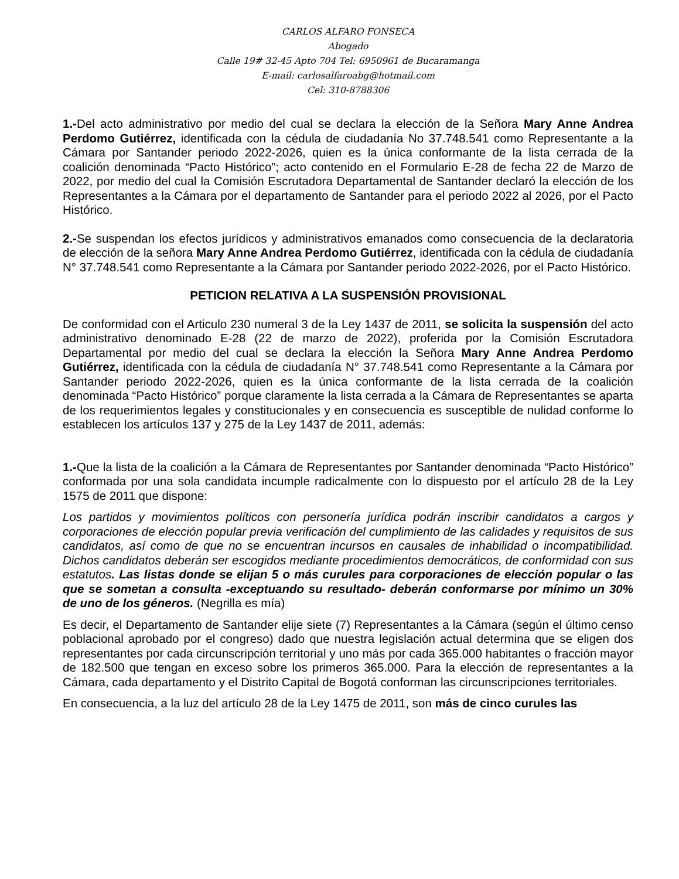CARLOS ALFARO FONSECA
Abogado
Calle 19# 32-45 Apto 704 Tel: 6950961 de Bucaramanga
E-mail: carlosalfaroabg@hotmail.com
Cel: 310-8788306
1.-Del acto administrativo por medio del cual se declara la elección de la Señora Mary Anne Andrea Perdomo Gutiérrez, identificada con la cédula de ciudadanía No 37.748.541 como Representante a la Cámara por Santander periodo 2022-2026, quien es la única conformante de la lista cerrada de la coalición denominada “Pacto Histórico”; acto contenido en el Formulario E-28 de fecha 22 de Marzo de 2022, por medio del cual la Comisión Escrutadora Departamental de Santander declaró la elección de los Representantes a la Cámara por el departamento de Santander para el periodo 2022 al 2026, por el Pacto Histórico.
2.-Se suspendan los efectos jurídicos y administrativos emanados como consecuencia de la declaratoria de elección de la señora Mary Anne Andrea Perdomo Gutiérrez, identificada con la cédula de ciudadanía N° 37.748.541 como Representante a la Cámara por Santander periodo 2022-2026, por el Pacto Histórico.
PETICION RELATIVA A LA SUSPENSIÓN PROVISIONAL
De conformidad con el Articulo 230 numeral 3 de la Ley 1437 de 2011, se solicita la suspensión del acto administrativo denominado E-28 (22 de marzo de 2022), proferida por la Comisión Escrutadora Departamental por medio del cual se declara la elección la Señora Mary Anne Andrea Perdomo Gutiérrez, identificada con la cédula de ciudadanía N° 37.748.541 como Representante a la Cámara por Santander periodo 2022-2026, quien es la única conformante de la lista cerrada de la coalición denominada “Pacto Histórico” porque claramente la lista cerrada a la Cámara de Representantes se aparta de los requerimientos legales y constitucionales y en consecuencia es susceptible de nulidad conforme lo establecen los artículos 137 y 275 de la Ley 1437 de 2011, además:
1.-Que la lista de la coalición a la Cámara de Representantes por Santander denominada “Pacto Histórico” conformada por una sola candidata incumple radicalmente con lo dispuesto por el artículo 28 de la Ley 1575 de 2011 que dispone:
Los partidos y movimientos políticos con personería jurídica podrán inscribir candidatos a cargos y corporaciones de elección popular previa verificación del cumplimiento de las calidades y requisitos de sus candidatos, así como de que no se encuentran incursos en causales de inhabilidad o incompatibilidad. Dichos candidatos deberán ser escogidos mediante procedimientos democráticos, de conformidad con sus estatutos. Las listas donde se elijan 5 o más curules para corporaciones de elección popular o las que se sometan a consulta -exceptuando su resultado- deberán conformarse por mínimo un 30% de uno de los géneros. (Negrilla es mía)
Es decir, el Departamento de Santander elije siete (7) Representantes a la Cámara (según el último censo poblacional aprobado por el congreso) dado que nuestra legislación actual determina que se eligen dos representantes por cada circunscripción territorial y uno más por cada 365.000 habitantes o fracción mayor de 182.500 que tengan en exceso sobre los primeros 365.000. Para la elección de representantes a la Cámara, cada departamento y el Distrito Capital de Bogotá conforman las circunscripciones territoriales.
En consecuencia, a la luz del artículo 28 de la Ley 1475 de 2011, son más de cinco curules las